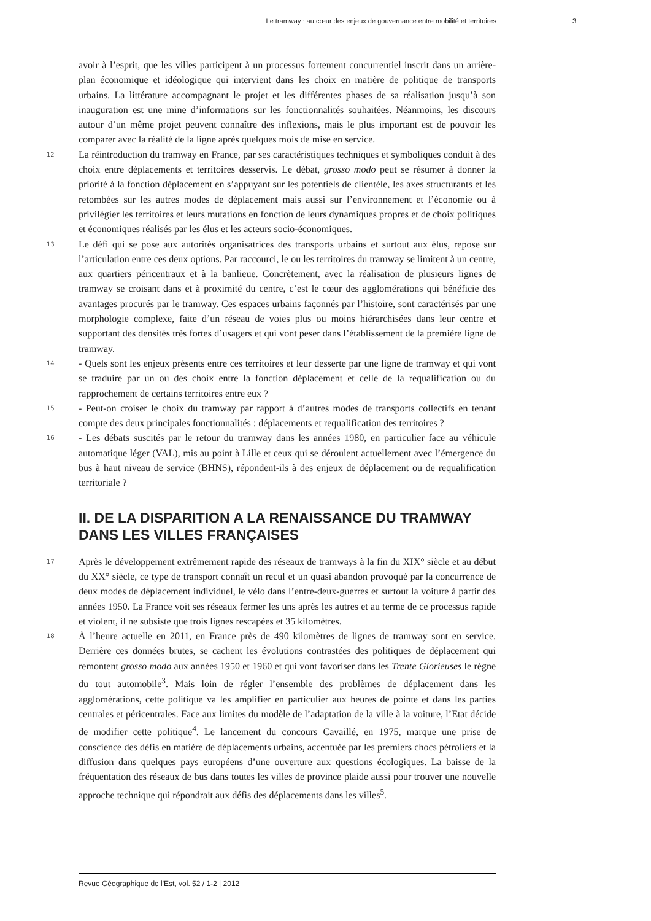Le tramway : au cœur des enjeux de gouvernance entre mobilité et territoires 3
avoir à l’esprit, que les villes participent à un processus fortement concurrentiel inscrit dans un arrière-plan économique et idéologique qui intervient dans les choix en matière de politique de transports urbains. La littérature accompagnant le projet et les différentes phases de sa réalisation jusqu’à son inauguration est une mine d’informations sur les fonctionnalités souhaitées. Néanmoins, les discours autour d’un même projet peuvent connaître des inflexions, mais le plus important est de pouvoir les comparer avec la réalité de la ligne après quelques mois de mise en service.
12
La réintroduction du tramway en France, par ses caractéristiques techniques et symboliques conduit à des choix entre déplacements et territoires desservis. Le débat, grosso modo peut se résumer à donner la priorité à la fonction déplacement en s’appuyant sur les potentiels de clientèle, les axes structurants et les retombées sur les autres modes de déplacement mais aussi sur l’environnement et l’économie ou à privilégier les territoires et leurs mutations en fonction de leurs dynamiques propres et de choix politiques et économiques réalisés par les élus et les acteurs socio-économiques.
13
Le défi qui se pose aux autorités organisatrices des transports urbains et surtout aux élus, repose sur l’articulation entre ces deux options. Par raccourci, le ou les territoires du tramway se limitent à un centre, aux quartiers péricentraux et à la banlieue. Concrètement, avec la réalisation de plusieurs lignes de tramway se croisant dans et à proximité du centre, c’est le cœur des agglomérations qui bénéficie des avantages procurés par le tramway. Ces espaces urbains façonnés par l’histoire, sont caractérisés par une morphologie complexe, faite d’un réseau de voies plus ou moins hiérarchisées dans leur centre et supportant des densités très fortes d’usagers et qui vont peser dans l’établissement de la première ligne de tramway.
14
- Quels sont les enjeux présents entre ces territoires et leur desserte par une ligne de tramway et qui vont se traduire par un ou des choix entre la fonction déplacement et celle de la requalification ou du rapprochement de certains territoires entre eux ?
15
- Peut-on croiser le choix du tramway par rapport à d’autres modes de transports collectifs en tenant compte des deux principales fonctionnalités : déplacements et requalification des territoires ?
16
- Les débats suscités par le retour du tramway dans les années 1980, en particulier face au véhicule automatique léger (VAL), mis au point à Lille et ceux qui se déroulent actuellement avec l’émergence du bus à haut niveau de service (BHNS), répondent-ils à des enjeux de déplacement ou de requalification territoriale ?
II. DE LA DISPARITION A LA RENAISSANCE DU TRAMWAY DANS LES VILLES FRANÇAISES
17
Après le développement extrêmement rapide des réseaux de tramways à la fin du XIX° siècle et au début du XX° siècle, ce type de transport connaît un recul et un quasi abandon provoqué par la concurrence de deux modes de déplacement individuel, le vélo dans l’entre-deux-guerres et surtout la voiture à partir des années 1950. La France voit ses réseaux fermer les uns après les autres et au terme de ce processus rapide et violent, il ne subsiste que trois lignes rescapées et 35 kilomètres.
18
À l’heure actuelle en 2011, en France près de 490 kilomètres de lignes de tramway sont en service. Derrière ces données brutes, se cachent les évolutions contrastées des politiques de déplacement qui remontent grosso modo aux années 1950 et 1960 et qui vont favoriser dans les Trente Glorieuses le règne du tout automobile<sup>3</sup>. Mais loin de régler l’ensemble des problèmes de déplacement dans les agglomérations, cette politique va les amplifier en particulier aux heures de pointe et dans les parties centrales et péricentrales. Face aux limites du modèle de l’adaptation de la ville à la voiture, l’Etat décide de modifier cette politique<sup>4</sup>. Le lancement du concours Cavaillé, en 1975, marque une prise de conscience des défis en matière de déplacements urbains, accentuée par les premiers chocs pétroliers et la diffusion dans quelques pays européens d’une ouverture aux questions écologiques. La baisse de la fréquentation des réseaux de bus dans toutes les villes de province plaide aussi pour trouver une nouvelle approche technique qui répondrait aux défis des déplacements dans les villes<sup>5</sup>.
Revue Géographique de l'Est, vol. 52 / 1-2 | 2012